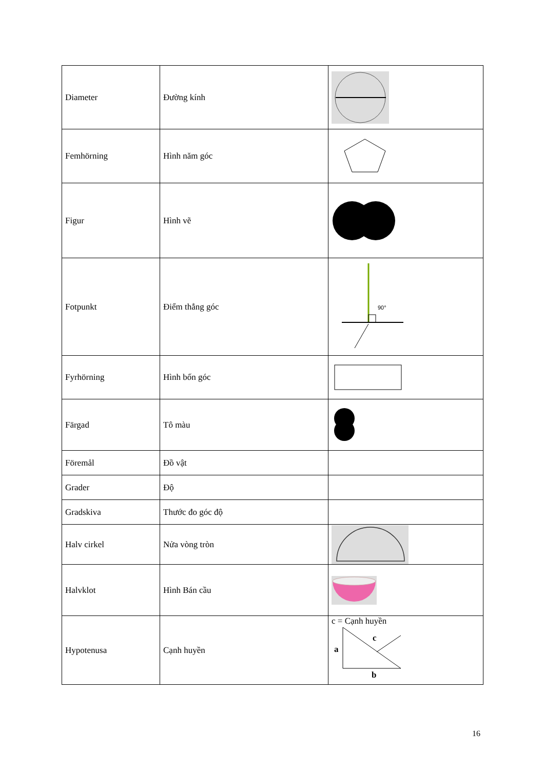| Diameter | Đường kính | |
| Femhörning | Hình năm góc | |
| Figur | Hình vẽ | |
| Fotpunkt | Điểm thẳng góc | 90° |
| Fyrhörning | Hình bốn góc | |
| Färgad | Tô màu | |
| Föremål | Đồ vật | |
| Grader | Độ | |
| Gradskiva | Thước đo góc độ | |
| Halv cirkel | Nửa vòng tròn | |
| Halvklot | Hình Bán cầu | |
| Hypotenusa | Cạnh huyền | c = Cạnh huyền c a b |
16